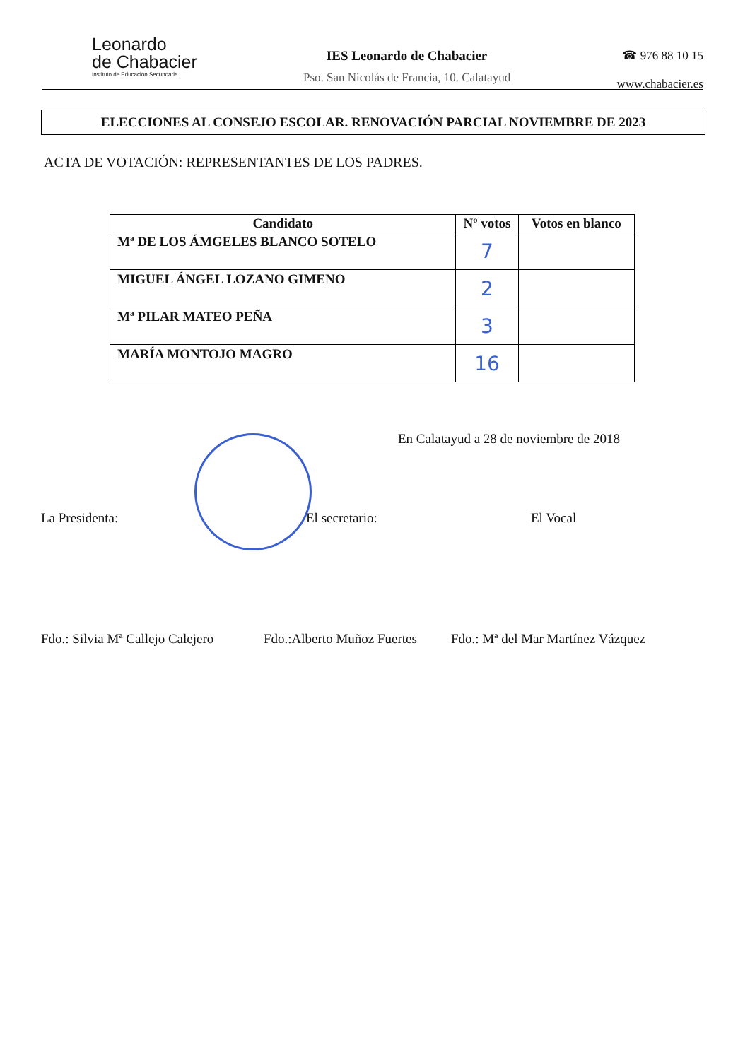Leonardo
de Chabacier
Instituto de Educación Secundaria
IES Leonardo de Chabacier
Pso. San Nicolás de Francia, 10. Calatayud
☎ 976 88 10 15
www.chabacier.es
ELECCIONES AL CONSEJO ESCOLAR. RENOVACIÓN PARCIAL NOVIEMBRE DE 2023
ACTA DE VOTACIÓN: REPRESENTANTES DE LOS PADRES.
| Candidato | Nº votos | Votos en blanco |
| --- | --- | --- |
| Mª DE LOS ÁMGELES BLANCO SOTELO | 7 | |
| MIGUEL ÁNGEL LOZANO GIMENO | 2 | |
| Mª PILAR MATEO PEÑA | 3 | |
| MARÍA MONTOJO MAGRO | 16 | |
En Calatayud a 28 de noviembre de 2018
La Presidenta: El secretario: El Vocal
Fdo.: Silvia Mª Callejo Calejero Fdo.:Alberto Muñoz Fuertes Fdo.: Mª del Mar Martínez Vázquez